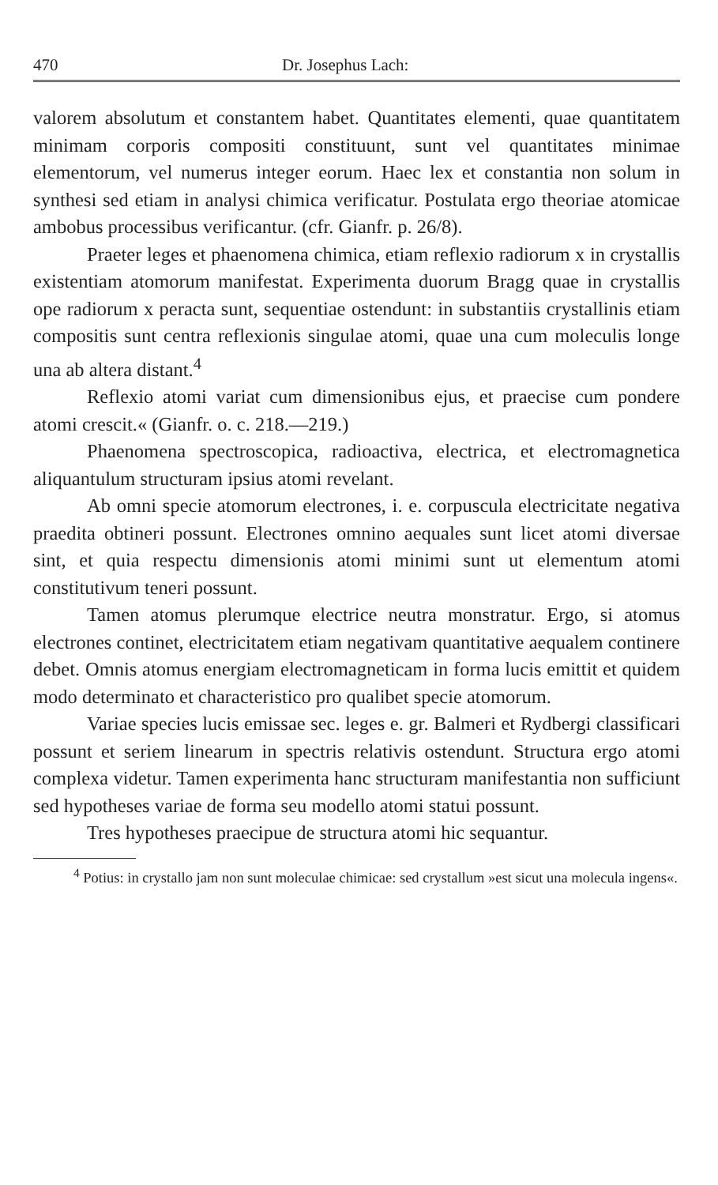470 Dr. Josephus Lach:
valorem absolutum et constantem habet. Quantitates elementi, quae quantitatem minimam corporis compositi constituunt, sunt vel quantitates minimae elementorum, vel numerus integer eorum. Haec lex et constantia non solum in synthesi sed etiam in analysi chimica verificatur. Postulata ergo theoriae atomicae ambobus processibus verificantur. (cfr. Gianfr. p. 26/8).
Praeter leges et phaenomena chimica, etiam reflexio radiorum x in crystallis existentiam atomorum manifestat. Experimenta duorum Bragg quae in crystallis ope radiorum x peracta sunt, sequentiae ostendunt: in substantiis crystallinis etiam compositis sunt centra reflexionis singulae atomi, quae una cum moleculis longe una ab altera distant.<sup>4</sup>
Reflexio atomi variat cum dimensionibus ejus, et praecise cum pondere atomi crescit.« (Gianfr. o. c. 218.—219.)
Phaenomena spectroscopica, radioactiva, electrica, et electromagnetica aliquantulum structuram ipsius atomi revelant.
Ab omni specie atomorum electrones, i. e. corpuscula electricitate negativa praedita obtineri possunt. Electrones omnino aequales sunt licet atomi diversae sint, et quia respectu dimensionis atomi minimi sunt ut elementum atomi constitutivum teneri possunt.
Tamen atomus plerumque electrice neutra monstratur. Ergo, si atomus electrones continet, electricitatem etiam negativam quantitative aequalem continere debet. Omnis atomus energiam electromagneticam in forma lucis emittit et quidem modo determinato et characteristico pro qualibet specie atomorum.
Variae species lucis emissae sec. leges e. gr. Balmeri et Rydbergi classificari possunt et seriem linearum in spectris relativis ostendunt. Structura ergo atomi complexa videtur. Tamen experimenta hanc structuram manifestantia non sufficiunt sed hypotheses variae de forma seu modello atomi statui possunt.
Tres hypotheses praecipue de structura atomi hic sequantur.
<sup>4</sup> Potius: in crystallo jam non sunt moleculae chimicae: sed crystallum »est sicut una molecula ingens«.